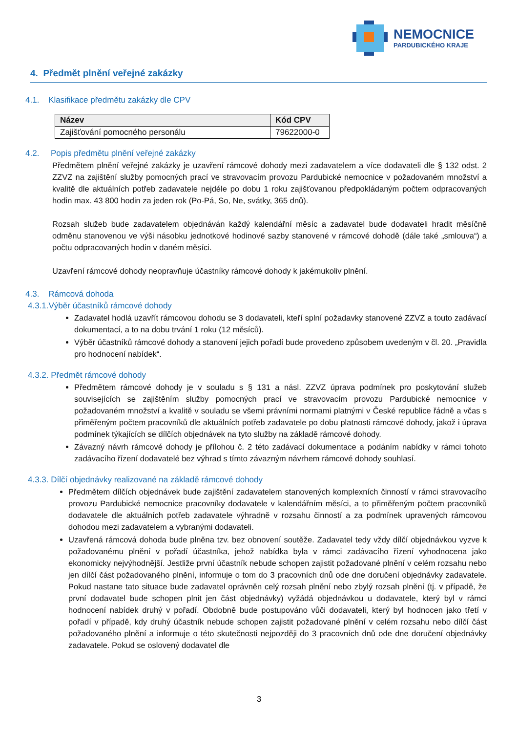NEMOCNICE
PARDUBICKÉHO KRAJE
4. Předmět plnění veřejné zakázky
4.1. Klasifikace předmětu zakázky dle CPV
| Název | Kód CPV |
| --- | --- |
| Zajišťování pomocného personálu | 79622000-0 |
4.2. Popis předmětu plnění veřejné zakázky
Předmětem plnění veřejné zakázky je uzavření rámcové dohody mezi zadavatelem a více dodavateli dle § 132 odst. 2 ZZVZ na zajištění služby pomocných prací ve stravovacím provozu Pardubické nemocnice v požadovaném množství a kvalitě dle aktuálních potřeb zadavatele nejdéle po dobu 1 roku zajišťovanou předpokládaným počtem odpracovaných hodin max. 43 800 hodin za jeden rok (Po-Pá, So, Ne, svátky, 365 dnů).
Rozsah služeb bude zadavatelem objednáván každý kalendářní měsíc a zadavatel bude dodavateli hradit měsíčně odměnu stanovenou ve výši násobku jednotkové hodinové sazby stanovené v rámcové dohodě (dále také „smlouva“) a počtu odpracovaných hodin v daném měsíci.
Uzavření rámcové dohody neopravňuje účastníky rámcové dohody k jakémukoliv plnění.
4.3. Rámcová dohoda
4.3.1.Výběr účastníků rámcové dohody
Zadavatel hodlá uzavřít rámcovou dohodu se 3 dodavateli, kteří splní požadavky stanovené ZZVZ a touto zadávací dokumentací, a to na dobu trvání 1 roku (12 měsíců).
Výběr účastníků rámcové dohody a stanovení jejich pořadí bude provedeno způsobem uvedeným v čl. 20. „Pravidla pro hodnocení nabídek“.
4.3.2. Předmět rámcové dohody
Předmětem rámcové dohody je v souladu s § 131 a násl. ZZVZ úprava podmínek pro poskytování služeb souvisejících se zajištěním služby pomocných prací ve stravovacím provozu Pardubické nemocnice v požadovaném množství a kvalitě v souladu se všemi právními normami platnými v České republice řádně a včas s přiměřeným počtem pracovníků dle aktuálních potřeb zadavatele po dobu platnosti rámcové dohody, jakož i úprava podmínek týkajících se dílčích objednávek na tyto služby na základě rámcové dohody.
Závazný návrh rámcové dohody je přílohou č. 2 této zadávací dokumentace a podáním nabídky v rámci tohoto zadávacího řízení dodavatelé bez výhrad s tímto závazným návrhem rámcové dohody souhlasí.
4.3.3. Dílčí objednávky realizované na základě rámcové dohody
Předmětem dílčích objednávek bude zajištění zadavatelem stanovených komplexních činností v rámci stravovacího provozu Pardubické nemocnice pracovníky dodavatele v kalendářním měsíci, a to přiměřeným počtem pracovníků dodavatele dle aktuálních potřeb zadavatele výhradně v rozsahu činností a za podmínek upravených rámcovou dohodou mezi zadavatelem a vybranými dodavateli.
Uzavřená rámcová dohoda bude plněna tzv. bez obnovení soutěže. Zadavatel tedy vždy dílčí objednávkou vyzve k požadovanému plnění v pořadí účastníka, jehož nabídka byla v rámci zadávacího řízení vyhodnocena jako ekonomicky nejvýhodnější. Jestliže první účastník nebude schopen zajistit požadované plnění v celém rozsahu nebo jen dílčí část požadovaného plnění, informuje o tom do 3 pracovních dnů ode dne doručení objednávky zadavatele. Pokud nastane tato situace bude zadavatel oprávněn celý rozsah plnění nebo zbylý rozsah plnění (tj. v případě, že první dodavatel bude schopen plnit jen část objednávky) vyžádá objednávkou u dodavatele, který byl v rámci hodnocení nabídek druhý v pořadí. Obdobně bude postupováno vůči dodavateli, který byl hodnocen jako třetí v pořadí v případě, kdy druhý účastník nebude schopen zajistit požadované plnění v celém rozsahu nebo dílčí část požadovaného plnění a informuje o této skutečnosti nejpozději do 3 pracovních dnů ode dne doručení objednávky zadavatele. Pokud se oslovený dodavatel dle
3